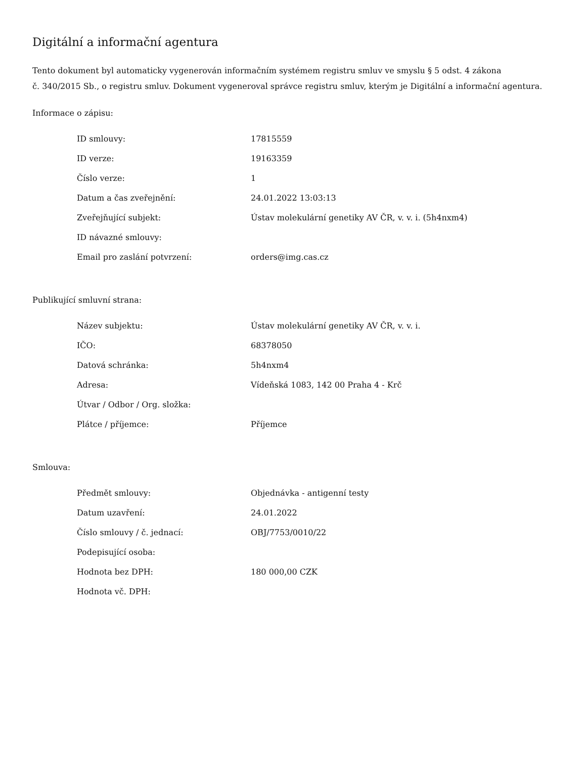Digitální a informační agentura
Tento dokument byl automaticky vygenerován informačním systémem registru smluv ve smyslu § 5 odst. 4 zákona
č. 340/2015 Sb., o registru smluv. Dokument vygeneroval správce registru smluv, kterým je Digitální a informační agentura.
Informace o zápisu:
| ID smlouvy: | 17815559 |
| ID verze: | 19163359 |
| Číslo verze: | 1 |
| Datum a čas zveřejnění: | 24.01.2022 13:03:13 |
| Zveřejňující subjekt: | Ústav molekulární genetiky AV ČR, v. v. i. (5h4nxm4) |
| ID návazné smlouvy: | |
| Email pro zaslání potvrzení: | orders@img.cas.cz |
Publikující smluvní strana:
| Název subjektu: | Ústav molekulární genetiky AV ČR, v. v. i. |
| IČO: | 68378050 |
| Datová schránka: | 5h4nxm4 |
| Adresa: | Vídeňská 1083, 142 00 Praha 4 - Krč |
| Útvar / Odbor / Org. složka: | |
| Plátce / příjemce: | Příjemce |
Smlouva:
| Předmět smlouvy: | Objednávka - antigenní testy |
| Datum uzavření: | 24.01.2022 |
| Číslo smlouvy / č. jednací: | OBJ/7753/0010/22 |
| Podepisující osoba: | |
| Hodnota bez DPH: | 180 000,00 CZK |
| Hodnota vč. DPH: | |